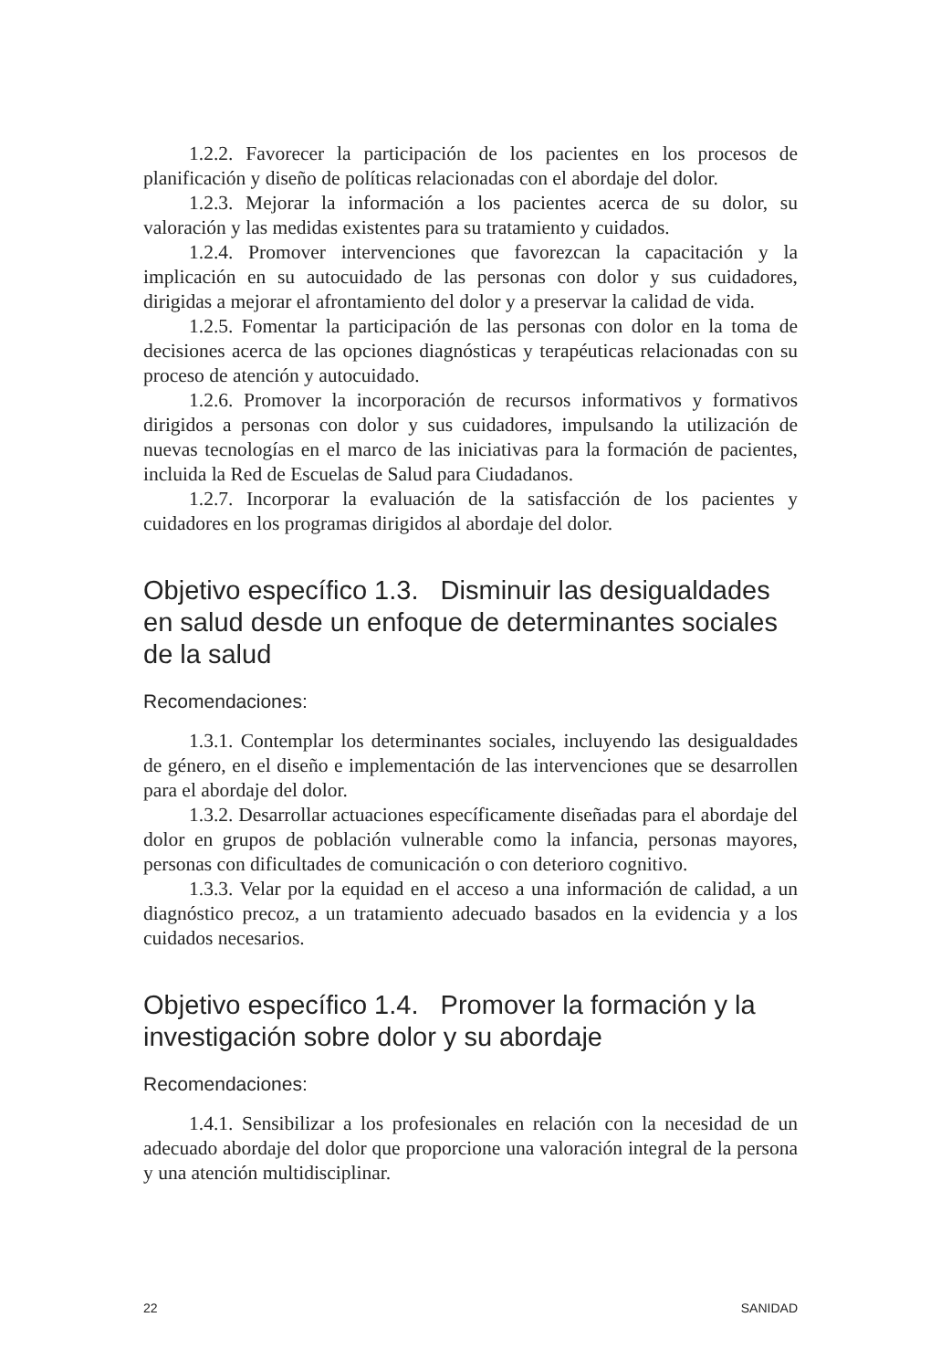1.2.2. Favorecer la participación de los pacientes en los procesos de planificación y diseño de políticas relacionadas con el abordaje del dolor.
1.2.3. Mejorar la información a los pacientes acerca de su dolor, su valoración y las medidas existentes para su tratamiento y cuidados.
1.2.4. Promover intervenciones que favorezcan la capacitación y la implicación en su autocuidado de las personas con dolor y sus cuidadores, dirigidas a mejorar el afrontamiento del dolor y a preservar la calidad de vida.
1.2.5. Fomentar la participación de las personas con dolor en la toma de decisiones acerca de las opciones diagnósticas y terapéuticas relacionadas con su proceso de atención y autocuidado.
1.2.6. Promover la incorporación de recursos informativos y formativos dirigidos a personas con dolor y sus cuidadores, impulsando la utilización de nuevas tecnologías en el marco de las iniciativas para la formación de pacientes, incluida la Red de Escuelas de Salud para Ciudadanos.
1.2.7. Incorporar la evaluación de la satisfacción de los pacientes y cuidadores en los programas dirigidos al abordaje del dolor.
Objetivo específico 1.3. Disminuir las desigualdades en salud desde un enfoque de determinantes sociales de la salud
Recomendaciones:
1.3.1. Contemplar los determinantes sociales, incluyendo las desigualdades de género, en el diseño e implementación de las intervenciones que se desarrollen para el abordaje del dolor.
1.3.2. Desarrollar actuaciones específicamente diseñadas para el abordaje del dolor en grupos de población vulnerable como la infancia, personas mayores, personas con dificultades de comunicación o con deterioro cognitivo.
1.3.3. Velar por la equidad en el acceso a una información de calidad, a un diagnóstico precoz, a un tratamiento adecuado basados en la evidencia y a los cuidados necesarios.
Objetivo específico 1.4. Promover la formación y la investigación sobre dolor y su abordaje
Recomendaciones:
1.4.1. Sensibilizar a los profesionales en relación con la necesidad de un adecuado abordaje del dolor que proporcione una valoración integral de la persona y una atención multidisciplinar.
22 SANIDAD